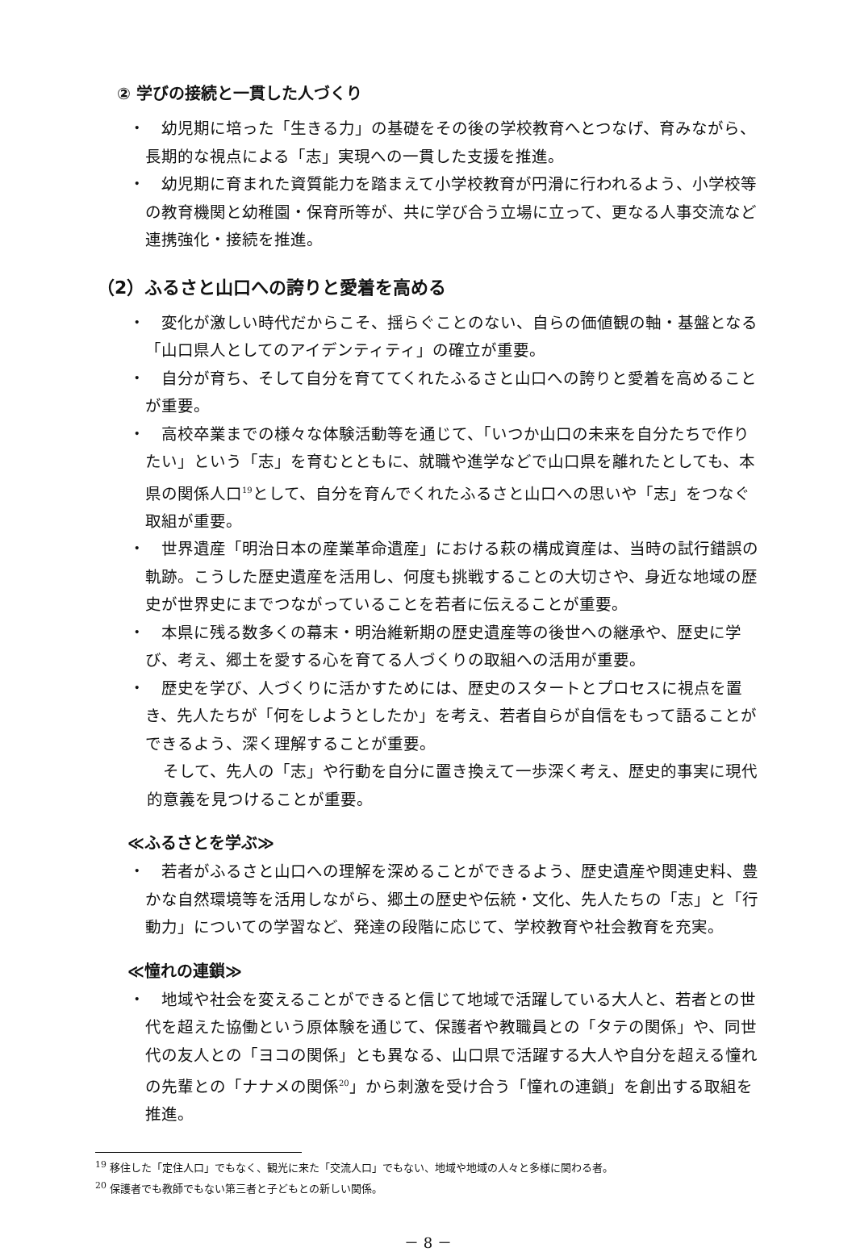② 学びの接続と一貫した人づくり
・ 幼児期に培った「生きる力」の基礎をその後の学校教育へとつなげ、育みながら、長期的な視点による「志」実現への一貫した支援を推進。
・ 幼児期に育まれた資質能力を踏まえて小学校教育が円滑に行われるよう、小学校等の教育機関と幼稚園・保育所等が、共に学び合う立場に立って、更なる人事交流など連携強化・接続を推進。
（2）ふるさと山口への誇りと愛着を高める
・ 変化が激しい時代だからこそ、揺らぐことのない、自らの価値観の軸・基盤となる「山口県人としてのアイデンティティ」の確立が重要。
・ 自分が育ち、そして自分を育ててくれたふるさと山口への誇りと愛着を高めることが重要。
・ 高校卒業までの様々な体験活動等を通じて、「いつか山口の未来を自分たちで作りたい」という「志」を育むとともに、就職や進学などで山口県を離れたとしても、本県の関係人口<sup>19</sup>として、自分を育んでくれたふるさと山口への思いや「志」をつなぐ取組が重要。
・ 世界遺産「明治日本の産業革命遺産」における萩の構成資産は、当時の試行錯誤の軌跡。こうした歴史遺産を活用し、何度も挑戦することの大切さや、身近な地域の歴史が世界史にまでつながっていることを若者に伝えることが重要。
・ 本県に残る数多くの幕末・明治維新期の歴史遺産等の後世への継承や、歴史に学び、考え、郷土を愛する心を育てる人づくりの取組への活用が重要。
・ 歴史を学び、人づくりに活かすためには、歴史のスタートとプロセスに視点を置き、先人たちが「何をしようとしたか」を考え、若者自らが自信をもって語ることができるよう、深く理解することが重要。
そして、先人の「志」や行動を自分に置き換えて一歩深く考え、歴史的事実に現代的意義を見つけることが重要。
≪ふるさとを学ぶ≫
・ 若者がふるさと山口への理解を深めることができるよう、歴史遺産や関連史料、豊かな自然環境等を活用しながら、郷土の歴史や伝統・文化、先人たちの「志」と「行動力」についての学習など、発達の段階に応じて、学校教育や社会教育を充実。
≪憧れの連鎖≫
・ 地域や社会を変えることができると信じて地域で活躍している大人と、若者との世代を超えた協働という原体験を通じて、保護者や教職員との「タテの関係」や、同世代の友人との「ヨコの関係」とも異なる、山口県で活躍する大人や自分を超える憧れの先輩との「ナナメの関係<sup>20</sup>」から刺激を受け合う「憧れの連鎖」を創出する取組を推進。
<sup>19</sup> 移住した「定住人口」でもなく、観光に来た「交流人口」でもない、地域や地域の人々と多様に関わる者。
<sup>20</sup> 保護者でも教師でもない第三者と子どもとの新しい関係。
－ 8 －